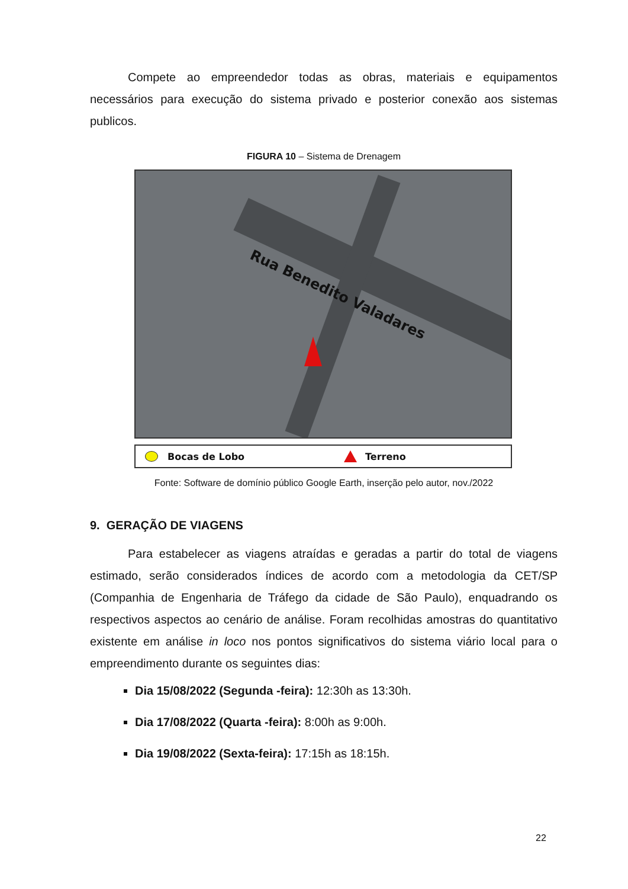Compete ao empreendedor todas as obras, materiais e equipamentos necessários para execução do sistema privado e posterior conexão aos sistemas publicos.
FIGURA 10 – Sistema de Drenagem
Rua Benedito Valadares
Bocas de Lobo Terreno
Fonte: Software de domínio público Google Earth, inserção pelo autor, nov./2022
9. GERAÇÃO DE VIAGENS
Para estabelecer as viagens atraídas e geradas a partir do total de viagens estimado, serão considerados índices de acordo com a metodologia da CET/SP (Companhia de Engenharia de Tráfego da cidade de São Paulo), enquadrando os respectivos aspectos ao cenário de análise. Foram recolhidas amostras do quantitativo existente em análise in loco nos pontos significativos do sistema viário local para o empreendimento durante os seguintes dias:
Dia 15/08/2022 (Segunda -feira): 12:30h as 13:30h.
Dia 17/08/2022 (Quarta -feira): 8:00h as 9:00h.
Dia 19/08/2022 (Sexta-feira): 17:15h as 18:15h.
22